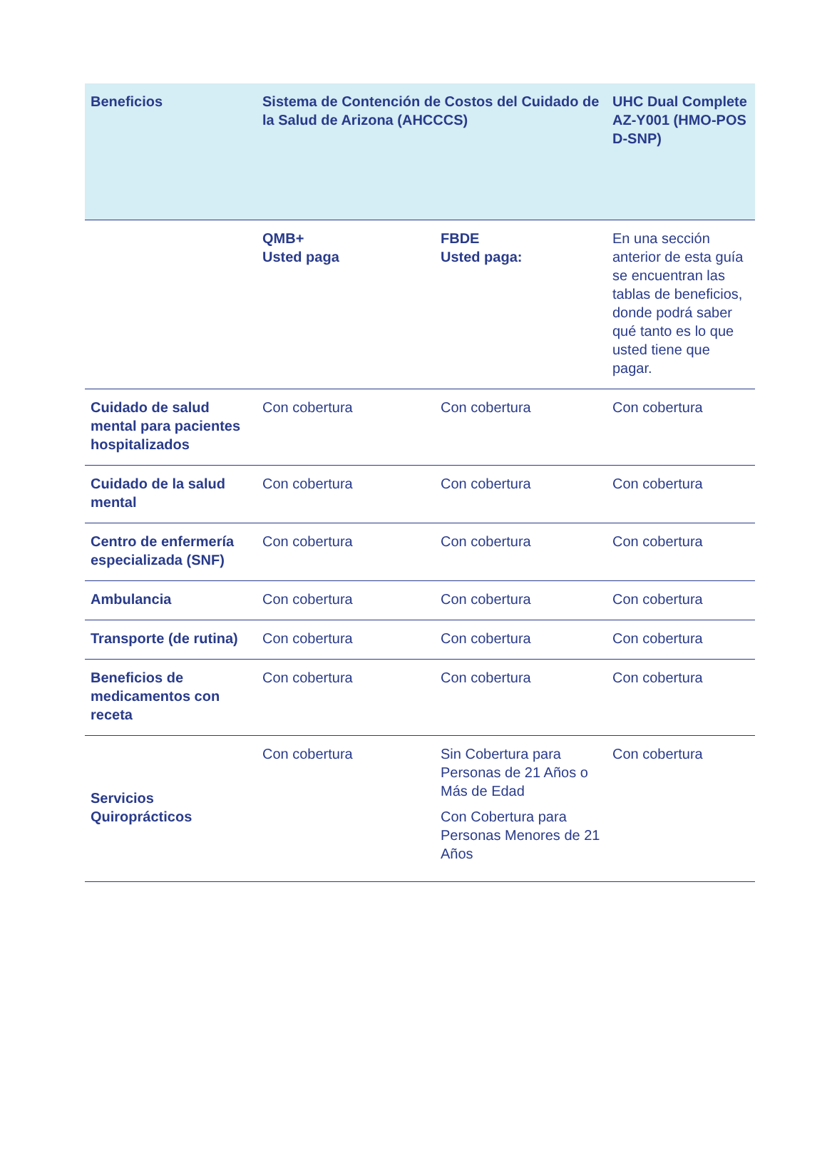| Beneficios | Sistema de Contención de Costos del Cuidado de la Salud de Arizona (AHCCCS) | | UHC Dual Complete AZ-Y001 (HMO-POS D-SNP) |
| --- | --- | --- | --- |
| | QMB+ Usted paga | FBDE Usted paga: | En una sección anterior de esta guía se encuentran las tablas de beneficios, donde podrá saber qué tanto es lo que usted tiene que pagar. |
| Cuidado de salud mental para pacientes hospitalizados | Con cobertura | Con cobertura | Con cobertura |
| Cuidado de la salud mental | Con cobertura | Con cobertura | Con cobertura |
| Centro de enfermería especializada (SNF) | Con cobertura | Con cobertura | Con cobertura |
| Ambulancia | Con cobertura | Con cobertura | Con cobertura |
| Transporte (de rutina) | Con cobertura | Con cobertura | Con cobertura |
| Beneficios de medicamentos con receta | Con cobertura | Con cobertura | Con cobertura |
| Servicios Quiroprácticos | Con cobertura | Sin Cobertura para Personas de 21 Años o Más de Edad Con Cobertura para Personas Menores de 21 Años | Con cobertura |